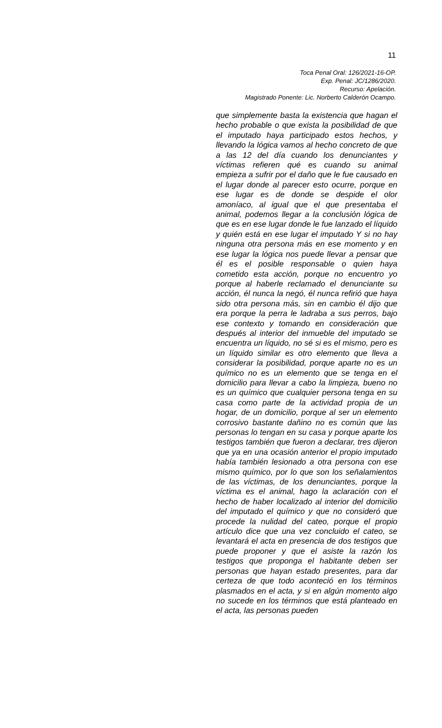11
Toca Penal Oral: 126/2021-16-OP.
Exp. Penal: JC/1286/2020.
Recurso: Apelación.
Magistrado Ponente: Lic. Norberto Calderón Ocampo.
que simplemente basta la existencia que hagan el hecho probable o que exista la posibilidad de que el imputado haya participado estos hechos, y llevando la lógica vamos al hecho concreto de que a las 12 del día cuando los denunciantes y víctimas refieren qué es cuando su animal empieza a sufrir por el daño que le fue causado en el lugar donde al parecer esto ocurre, porque en ese lugar es de donde se despide el olor amoníaco, al igual que el que presentaba el animal, podemos llegar a la conclusión lógica de que es en ese lugar donde le fue lanzado el líquido y quién está en ese lugar el imputado Y si no hay ninguna otra persona más en ese momento y en ese lugar la lógica nos puede llevar a pensar que él es el posible responsable o quien haya cometido esta acción, porque no encuentro yo porque al haberle reclamado el denunciante su acción, él nunca la negó, él nunca refirió que haya sido otra persona más, sin en cambio él dijo que era porque la perra le ladraba a sus perros, bajo ese contexto y tomando en consideración que después al interior del inmueble del imputado se encuentra un líquido, no sé si es el mismo, pero es un líquido similar es otro elemento que lleva a considerar la posibilidad, porque aparte no es un químico no es un elemento que se tenga en el domicilio para llevar a cabo la limpieza, bueno no es un químico que cualquier persona tenga en su casa como parte de la actividad propia de un hogar, de un domicilio, porque al ser un elemento corrosivo bastante dañino no es común que las personas lo tengan en su casa y porque aparte los testigos también que fueron a declarar, tres dijeron que ya en una ocasión anterior el propio imputado había también lesionado a otra persona con ese mismo químico, por lo que son los señalamientos de las víctimas, de los denunciantes, porque la víctima es el animal, hago la aclaración con el hecho de haber localizado al interior del domicilio del imputado el químico y que no consideró que procede la nulidad del cateo, porque el propio artículo dice que una vez concluido el cateo, se levantará el acta en presencia de dos testigos que puede proponer y que el asiste la razón los testigos que proponga el habitante deben ser personas que hayan estado presentes, para dar certeza de que todo aconteció en los términos plasmados en el acta, y si en algún momento algo no sucede en los términos que está planteado en el acta, las personas pueden